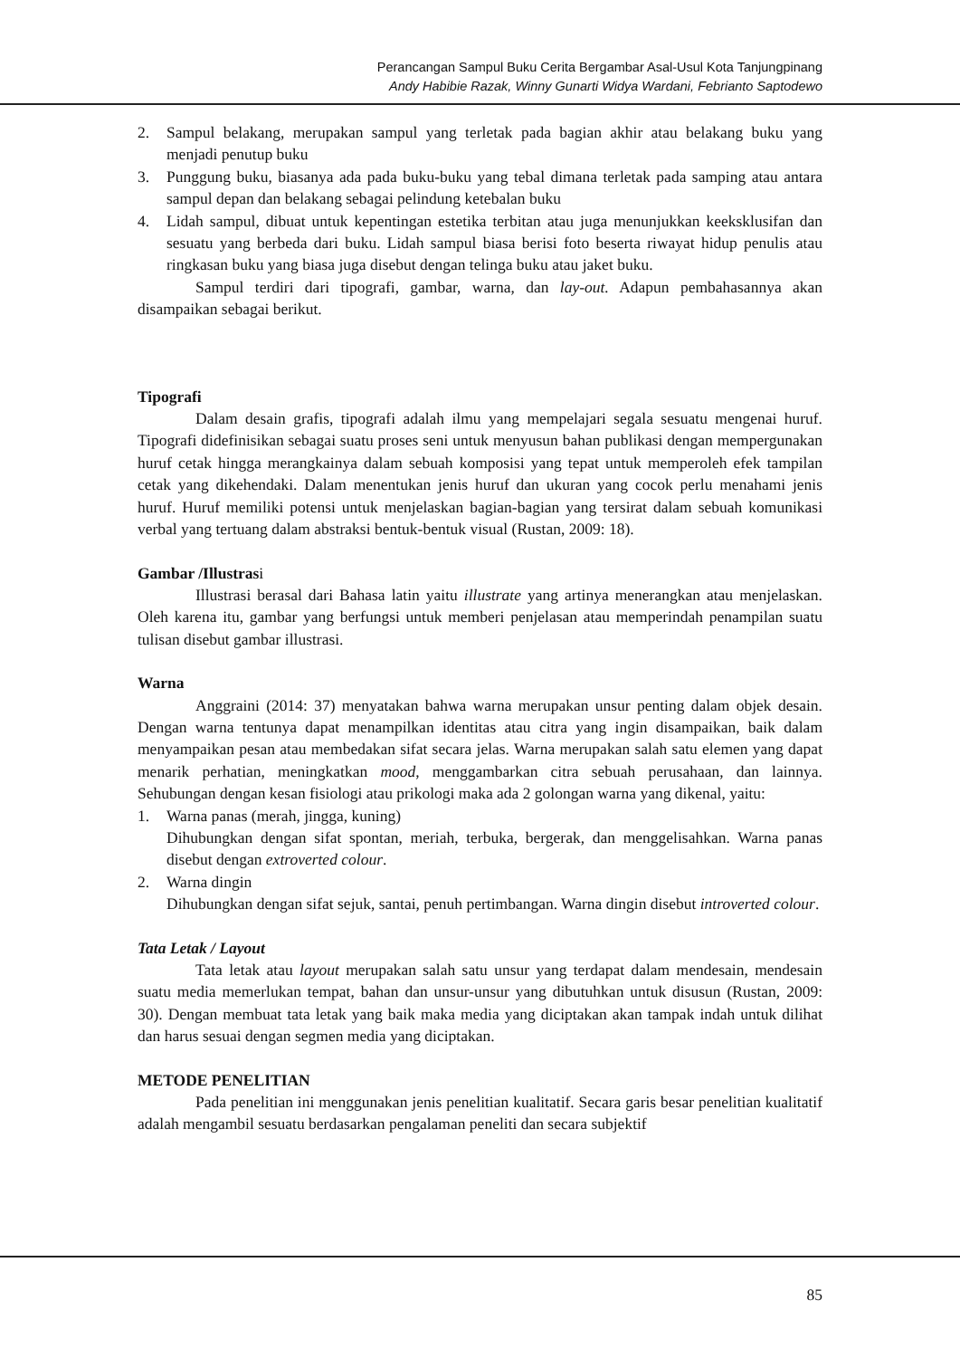Perancangan Sampul Buku Cerita Bergambar Asal-Usul Kota Tanjungpinang
Andy Habibie Razak, Winny Gunarti Widya Wardani, Febrianto Saptodewo
2. Sampul belakang, merupakan sampul yang terletak pada bagian akhir atau belakang buku yang menjadi penutup buku
3. Punggung buku, biasanya ada pada buku-buku yang tebal dimana terletak pada samping atau antara sampul depan dan belakang sebagai pelindung ketebalan buku
4. Lidah sampul, dibuat untuk kepentingan estetika terbitan atau juga menunjukkan keeksklusifan dan sesuatu yang berbeda dari buku. Lidah sampul biasa berisi foto beserta riwayat hidup penulis atau ringkasan buku yang biasa juga disebut dengan telinga buku atau jaket buku.
Sampul terdiri dari tipografi, gambar, warna, dan lay-out. Adapun pembahasannya akan disampaikan sebagai berikut.
Tipografi
Dalam desain grafis, tipografi adalah ilmu yang mempelajari segala sesuatu mengenai huruf. Tipografi didefinisikan sebagai suatu proses seni untuk menyusun bahan publikasi dengan mempergunakan huruf cetak hingga merangkainya dalam sebuah komposisi yang tepat untuk memperoleh efek tampilan cetak yang dikehendaki. Dalam menentukan jenis huruf dan ukuran yang cocok perlu menahami jenis huruf. Huruf memiliki potensi untuk menjelaskan bagian-bagian yang tersirat dalam sebuah komunikasi verbal yang tertuang dalam abstraksi bentuk-bentuk visual (Rustan, 2009: 18).
Gambar /Illustrasi
Illustrasi berasal dari Bahasa latin yaitu illustrate yang artinya menerangkan atau menjelaskan. Oleh karena itu, gambar yang berfungsi untuk memberi penjelasan atau memperindah penampilan suatu tulisan disebut gambar illustrasi.
Warna
Anggraini (2014: 37) menyatakan bahwa warna merupakan unsur penting dalam objek desain. Dengan warna tentunya dapat menampilkan identitas atau citra yang ingin disampaikan, baik dalam menyampaikan pesan atau membedakan sifat secara jelas. Warna merupakan salah satu elemen yang dapat menarik perhatian, meningkatkan mood, menggambarkan citra sebuah perusahaan, dan lainnya. Sehubungan dengan kesan fisiologi atau prikologi maka ada 2 golongan warna yang dikenal, yaitu:
1. Warna panas (merah, jingga, kuning)
Dihubungkan dengan sifat spontan, meriah, terbuka, bergerak, dan menggelisahkan. Warna panas disebut dengan extroverted colour.
2. Warna dingin
Dihubungkan dengan sifat sejuk, santai, penuh pertimbangan. Warna dingin disebut introverted colour.
Tata Letak / Layout
Tata letak atau layout merupakan salah satu unsur yang terdapat dalam mendesain, mendesain suatu media memerlukan tempat, bahan dan unsur-unsur yang dibutuhkan untuk disusun (Rustan, 2009: 30). Dengan membuat tata letak yang baik maka media yang diciptakan akan tampak indah untuk dilihat dan harus sesuai dengan segmen media yang diciptakan.
METODE PENELITIAN
Pada penelitian ini menggunakan jenis penelitian kualitatif. Secara garis besar penelitian kualitatif adalah mengambil sesuatu berdasarkan pengalaman peneliti dan secara subjektif
85